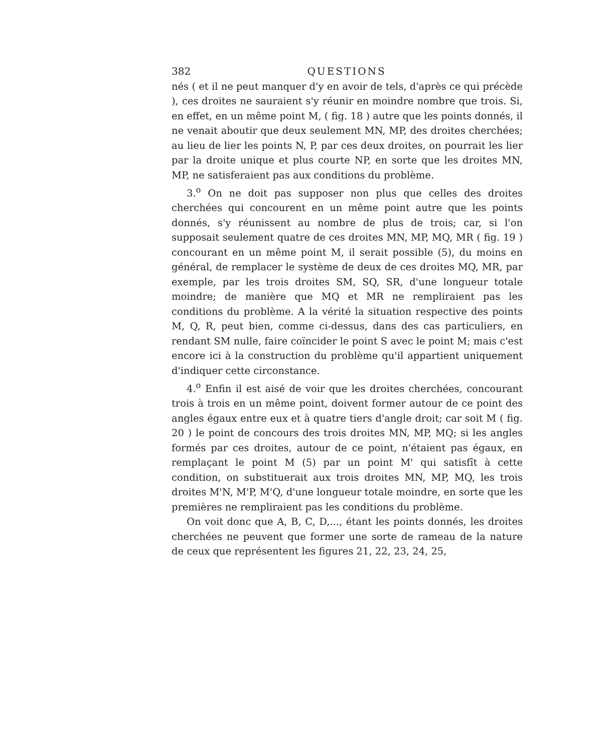382 QUESTIONS
nés ( et il ne peut manquer d'y en avoir de tels, d'après ce qui précède ), ces droites ne sauraient s'y réunir en moindre nombre que trois. Si, en effet, en un même point M, ( fig. 18 ) autre que les points donnés, il ne venait aboutir que deux seulement MN, MP, des droites cherchées; au lieu de lier les points N, P, par ces deux droites, on pourrait les lier par la droite unique et plus courte NP, en sorte que les droites MN, MP, ne satisferaient pas aux conditions du problème.
3.<sup>o</sup> On ne doit pas supposer non plus que celles des droites cherchées qui concourent en un même point autre que les points donnés, s'y réunissent au nombre de plus de trois; car, si l'on supposait seulement quatre de ces droites MN, MP, MQ, MR ( fig. 19 ) concourant en un même point M, il serait possible (5), du moins en général, de remplacer le système de deux de ces droites MQ, MR, par exemple, par les trois droites SM, SQ, SR, d'une longueur totale moindre; de manière que MQ et MR ne rempliraient pas les conditions du problème. A la vérité la situation respective des points M, Q, R, peut bien, comme ci-dessus, dans des cas particuliers, en rendant SM nulle, faire coïncider le point S avec le point M; mais c'est encore ici à la construction du problème qu'il appartient uniquement d'indiquer cette circonstance.
4.<sup>o</sup> Enfin il est aisé de voir que les droites cherchées, concourant trois à trois en un même point, doivent former autour de ce point des angles égaux entre eux et à quatre tiers d'angle droit; car soit M ( fig. 20 ) le point de concours des trois droites MN, MP, MQ; si les angles formés par ces droites, autour de ce point, n'étaient pas égaux, en remplaçant le point M (5) par un point M' qui satisfît à cette condition, on substituerait aux trois droites MN, MP, MQ, les trois droites M'N, M'P, M'Q, d'une longueur totale moindre, en sorte que les premières ne rempliraient pas les conditions du problème.
On voit donc que A, B, C, D,..., étant les points donnés, les droites cherchées ne peuvent que former une sorte de rameau de la nature de ceux que représentent les figures 21, 22, 23, 24, 25,